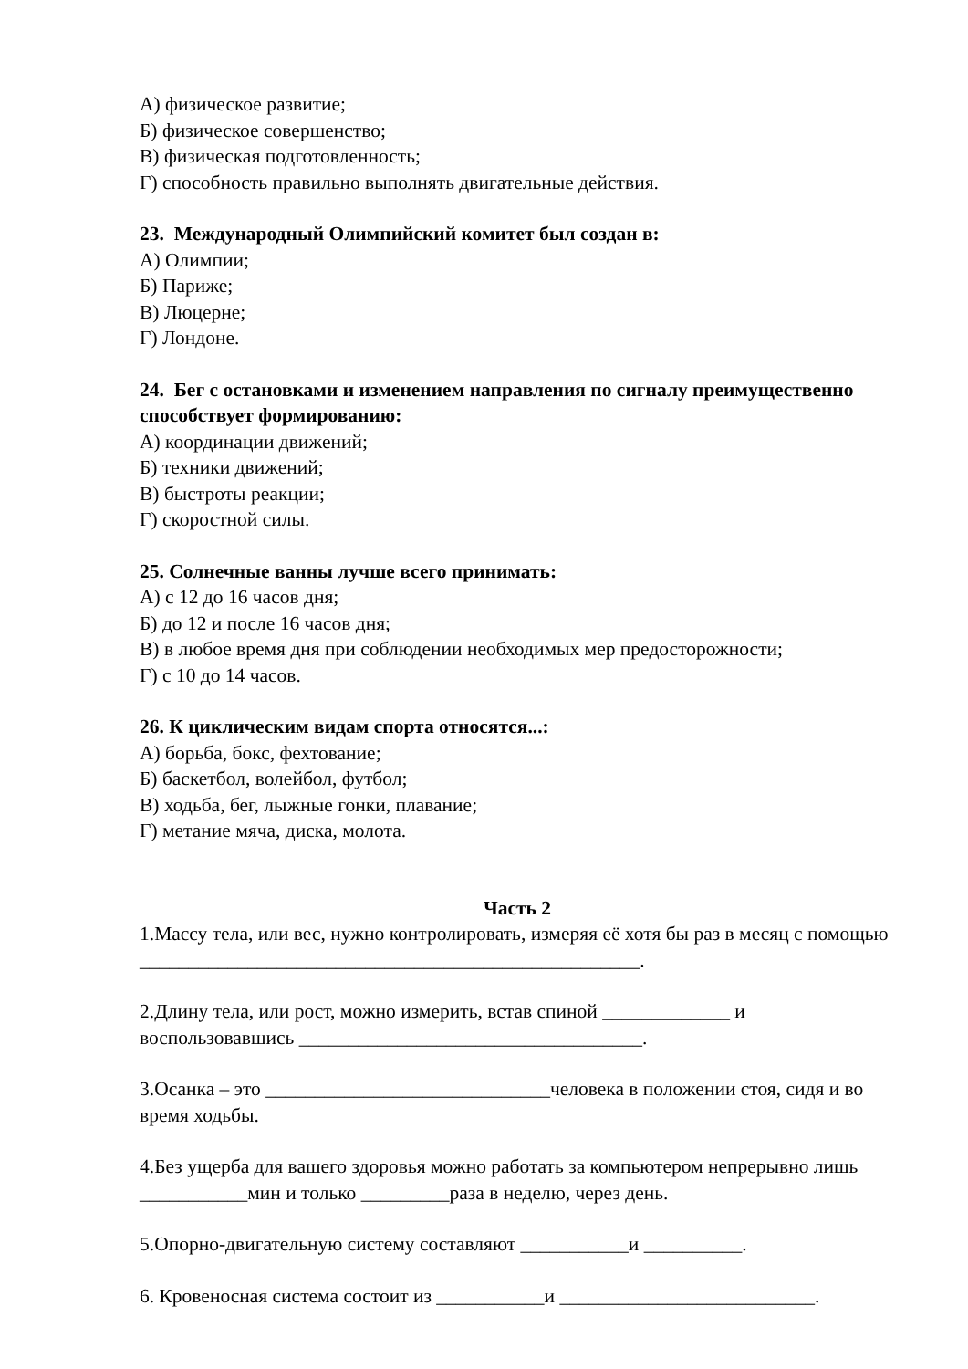А) физическое развитие;
Б) физическое совершенство;
В) физическая подготовленность;
Г) способность правильно выполнять двигательные действия.
23. Международный Олимпийский комитет был создан в:
А) Олимпии;
Б) Париже;
В) Люцерне;
Г) Лондоне.
24. Бег с остановками и изменением направления по сигналу преимущественно способствует формированию:
А) координации движений;
Б) техники движений;
В) быстроты реакции;
Г) скоростной силы.
25. Солнечные ванны лучше всего принимать:
А) с 12 до 16 часов дня;
Б) до 12 и после 16 часов дня;
В) в любое время дня при соблюдении необходимых мер предосторожности;
Г) с 10 до 14 часов.
26. К циклическим видам спорта относятся...:
А) борьба, бокс, фехтование;
Б) баскетбол, волейбол, футбол;
В) ходьба, бег, лыжные гонки, плавание;
Г) метание мяча, диска, молота.
Часть 2
1.Массу тела, или вес, нужно контролировать, измеряя её хотя бы раз в месяц с помощью ___________________________________________________.
2.Длину тела, или рост, можно измерить, встав спиной _____________ и воспользовавшись ___________________________________.
3.Осанка – это _____________________________человека в положении стоя, сидя и во время ходьбы.
4.Без ущерба для вашего здоровья можно работать за компьютером непрерывно лишь ___________мин и только _________раза в неделю, через день.
5.Опорно-двигательную систему составляют ___________и __________.
6. Кровеносная система состоит из ___________и __________________________.